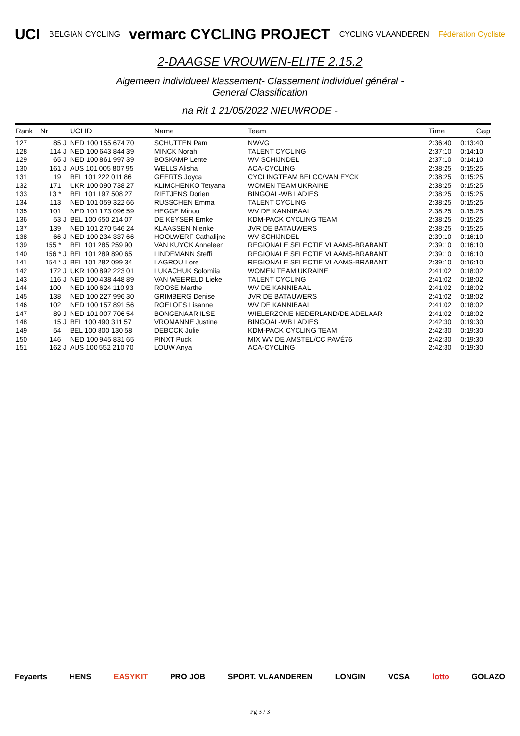UCI BELGIAN CYCLING vermarc CYCLING PROJECT CYCLING VLAANDEREN Fédération Cycliste
2-DAAGSE VROUWEN-ELITE 2.15.2
Algemeen individueel klassement- Classement individuel général -
General Classification
na Rit 1 21/05/2022 NIEUWRODE -
| Rank | Nr | | UCI ID | Name | Team | Time | Gap |
| --- | --- | --- | --- | --- | --- | --- | --- |
| 127 | 85 | J | NED 100 155 674 70 | SCHUTTEN Pam | NWVG | 2:36:40 | 0:13:40 |
| 128 | 114 | J | NED 100 643 844 39 | MINCK Norah | TALENT CYCLING | 2:37:10 | 0:14:10 |
| 129 | 65 | J | NED 100 861 997 39 | BOSKAMP Lente | WV SCHIJNDEL | 2:37:10 | 0:14:10 |
| 130 | 161 | J | AUS 101 005 807 95 | WELLS Alisha | ACA-CYCLING | 2:38:25 | 0:15:25 |
| 131 | 19 | | BEL 101 222 011 86 | GEERTS Joyca | CYCLINGTEAM BELCO/VAN EYCK | 2:38:25 | 0:15:25 |
| 132 | 171 | | UKR 100 090 738 27 | KLIMCHENKO Tetyana | WOMEN TEAM UKRAINE | 2:38:25 | 0:15:25 |
| 133 | 13 * | | BEL 101 197 508 27 | RIETJENS Dorien | BINGOAL-WB LADIES | 2:38:25 | 0:15:25 |
| 134 | 113 | | NED 101 059 322 66 | RUSSCHEN Emma | TALENT CYCLING | 2:38:25 | 0:15:25 |
| 135 | 101 | | NED 101 173 096 59 | HEGGE Minou | WV DE KANNIBAAL | 2:38:25 | 0:15:25 |
| 136 | 53 | J | BEL 100 650 214 07 | DE KEYSER Emke | KDM-PACK CYCLING TEAM | 2:38:25 | 0:15:25 |
| 137 | 139 | | NED 101 270 546 24 | KLAASSEN Nienke | JVR DE BATAUWERS | 2:38:25 | 0:15:25 |
| 138 | 66 | J | NED 100 234 337 66 | HOOLWERF Cathalijne | WV SCHIJNDEL | 2:39:10 | 0:16:10 |
| 139 | 155 * | | BEL 101 285 259 90 | VAN KUYCK Anneleen | REGIONALE SELECTIE VLAAMS-BRABANT | 2:39:10 | 0:16:10 |
| 140 | 156 * | J | BEL 101 289 890 65 | LINDEMANN Steffi | REGIONALE SELECTIE VLAAMS-BRABANT | 2:39:10 | 0:16:10 |
| 141 | 154 * | J | BEL 101 282 099 34 | LAGROU Lore | REGIONALE SELECTIE VLAAMS-BRABANT | 2:39:10 | 0:16:10 |
| 142 | 172 | J | UKR 100 892 223 01 | LUKACHUK Solomiia | WOMEN TEAM UKRAINE | 2:41:02 | 0:18:02 |
| 143 | 116 | J | NED 100 438 448 89 | VAN WEERELD Lieke | TALENT CYCLING | 2:41:02 | 0:18:02 |
| 144 | 100 | | NED 100 624 110 93 | ROOSE Marthe | WV DE KANNIBAAL | 2:41:02 | 0:18:02 |
| 145 | 138 | | NED 100 227 996 30 | GRIMBERG Denise | JVR DE BATAUWERS | 2:41:02 | 0:18:02 |
| 146 | 102 | | NED 100 157 891 56 | ROELOFS Lisanne | WV DE KANNIBAAL | 2:41:02 | 0:18:02 |
| 147 | 89 | J | NED 101 007 706 54 | BONGENAAR ILSE | WIELERZONE NEDERLAND/DE ADELAAR | 2:41:02 | 0:18:02 |
| 148 | 15 | J | BEL 100 490 311 57 | VROMANNE Justine | BINGOAL-WB LADIES | 2:42:30 | 0:19:30 |
| 149 | 54 | | BEL 100 800 130 58 | DEBOCK Julie | KDM-PACK CYCLING TEAM | 2:42:30 | 0:19:30 |
| 150 | 146 | | NED 100 945 831 65 | PINXT Puck | MIX WV DE AMSTEL/CC PAVÉ76 | 2:42:30 | 0:19:30 |
| 151 | 162 | J | AUS 100 552 210 70 | LOUW Anya | ACA-CYCLING | 2:42:30 | 0:19:30 |
Feyaerts HENS EASYKIT PRO JOB SPORT. VLAANDEREN LONGIN VCSA lotto GOLAZO
Pg 3 / 3